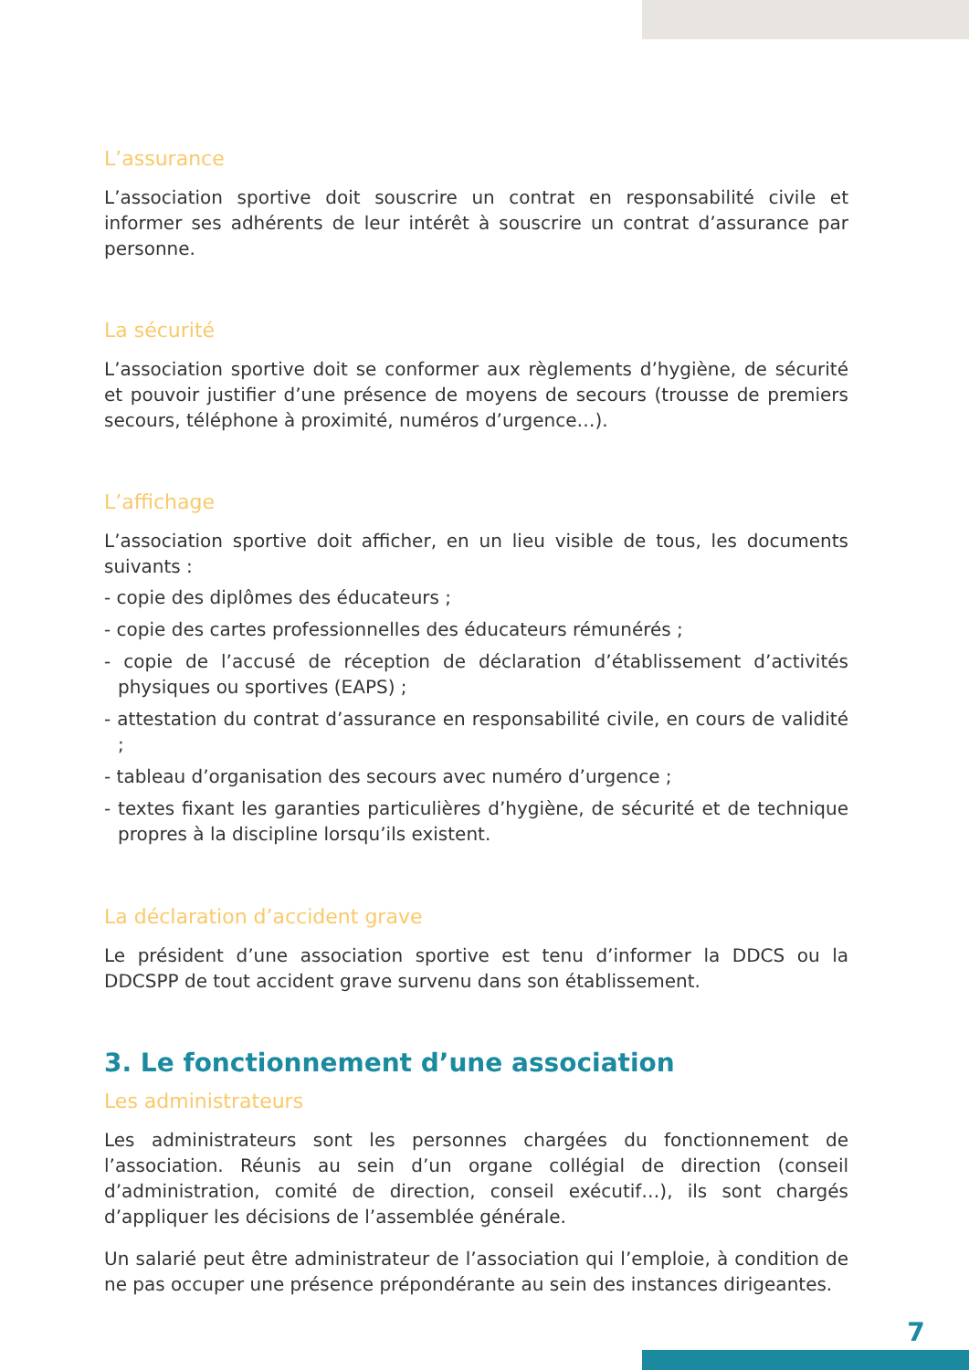L’assurance
L’association sportive doit souscrire un contrat en responsabilité civile et informer ses adhérents de leur intérêt à souscrire un contrat d’assurance par personne.
La sécurité
L’association sportive doit se conformer aux règlements d’hygiène, de sécurité et pouvoir justifier d’une présence de moyens de secours (trousse de premiers secours, téléphone à proximité, numéros d’urgence…).
L’affichage
L’association sportive doit afficher, en un lieu visible de tous, les documents suivants :
- copie des diplômes des éducateurs ;
- copie des cartes professionnelles des éducateurs rémunérés ;
- copie de l’accusé de réception de déclaration d’établissement d’activités physiques ou sportives (EAPS) ;
- attestation du contrat d’assurance en responsabilité civile, en cours de validité ;
- tableau d’organisation des secours avec numéro d’urgence ;
- textes fixant les garanties particulières d’hygiène, de sécurité et de technique propres à la discipline lorsqu’ils existent.
La déclaration d’accident grave
Le président d’une association sportive est tenu d’informer la DDCS ou la DDCSPP de tout accident grave survenu dans son établissement.
3. Le fonctionnement d’une association
Les administrateurs
Les administrateurs sont les personnes chargées du fonctionnement de l’association. Réunis au sein d’un organe collégial de direction (conseil d’administration, comité de direction, conseil exécutif…), ils sont chargés d’appliquer les décisions de l’assemblée générale.
Un salarié peut être administrateur de l’association qui l’emploie, à condition de ne pas occuper une présence prépondérante au sein des instances dirigeantes.
7